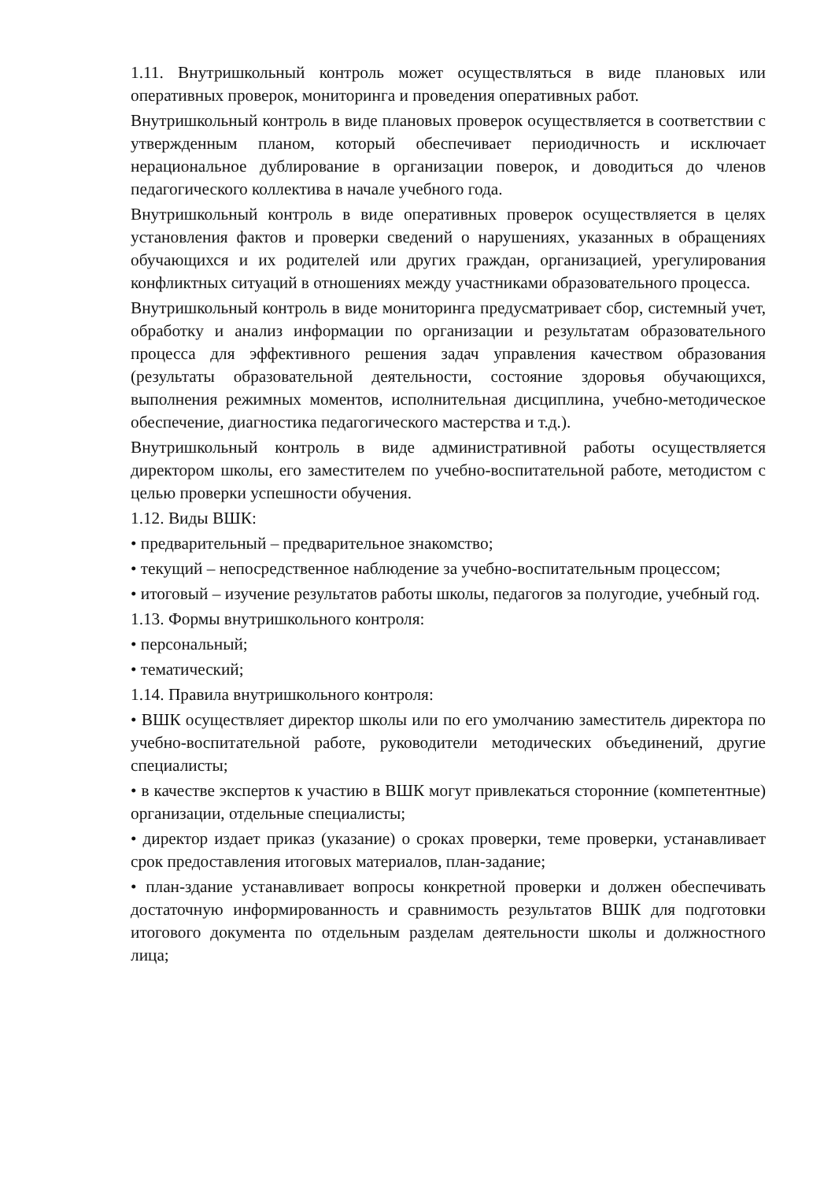1.11. Внутришкольный контроль может осуществляться в виде плановых или оперативных проверок, мониторинга и проведения оперативных работ.
Внутришкольный контроль в виде плановых проверок осуществляется в соответствии с утвержденным планом, который обеспечивает периодичность и исключает нерациональное дублирование в организации поверок, и доводиться до членов педагогического коллектива в начале учебного года.
Внутришкольный контроль в виде оперативных проверок осуществляется в целях установления фактов и проверки сведений о нарушениях, указанных в обращениях обучающихся и их родителей или других граждан, организацией, урегулирования конфликтных ситуаций в отношениях между участниками образовательного процесса.
Внутришкольный контроль в виде мониторинга предусматривает сбор, системный учет, обработку и анализ информации по организации и результатам образовательного процесса для эффективного решения задач управления качеством образования (результаты образовательной деятельности, состояние здоровья обучающихся, выполнения режимных моментов, исполнительная дисциплина, учебно-методическое обеспечение, диагностика педагогического мастерства и т.д.).
Внутришкольный контроль в виде административной работы осуществляется директором школы, его заместителем по учебно-воспитательной работе, методистом с целью проверки успешности обучения.
1.12. Виды ВШК:
• предварительный – предварительное знакомство;
• текущий – непосредственное наблюдение за учебно-воспитательным процессом;
• итоговый – изучение результатов работы школы, педагогов за полугодие, учебный год.
1.13. Формы внутришкольного контроля:
• персональный;
• тематический;
1.14. Правила внутришкольного контроля:
• ВШК осуществляет директор школы или по его умолчанию заместитель директора по учебно-воспитательной работе, руководители методических объединений, другие специалисты;
• в качестве экспертов к участию в ВШК могут привлекаться сторонние (компетентные) организации, отдельные специалисты;
• директор издает приказ (указание) о сроках проверки, теме проверки, устанавливает срок предоставления итоговых материалов, план-задание;
• план-здание устанавливает вопросы конкретной проверки и должен обеспечивать достаточную информированность и сравнимость результатов ВШК для подготовки итогового документа по отдельным разделам деятельности школы и должностного лица;